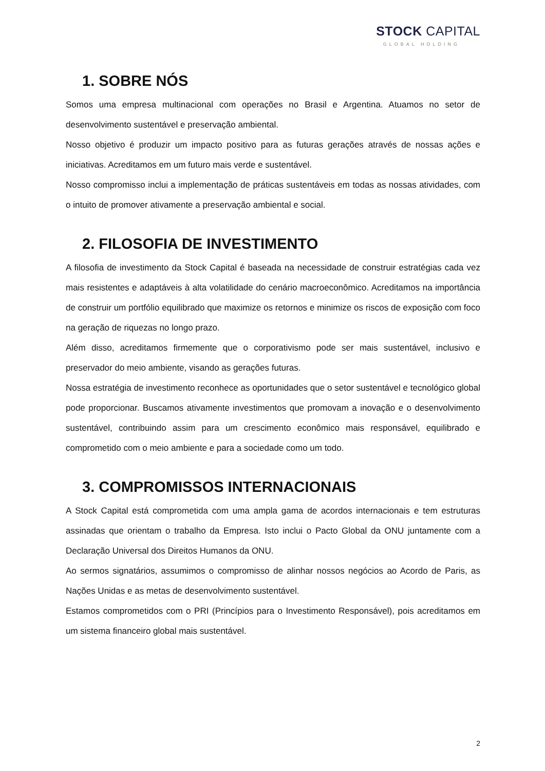STOCK CAPITAL
GLOBAL HOLDING
1. SOBRE NÓS
Somos uma empresa multinacional com operações no Brasil e Argentina. Atuamos no setor de desenvolvimento sustentável e preservação ambiental.
Nosso objetivo é produzir um impacto positivo para as futuras gerações através de nossas ações e iniciativas. Acreditamos em um futuro mais verde e sustentável.
Nosso compromisso inclui a implementação de práticas sustentáveis em todas as nossas atividades, com o intuito de promover ativamente a preservação ambiental e social.
2. FILOSOFIA DE INVESTIMENTO
A filosofia de investimento da Stock Capital é baseada na necessidade de construir estratégias cada vez mais resistentes e adaptáveis à alta volatilidade do cenário macroeconômico. Acreditamos na importância de construir um portfólio equilibrado que maximize os retornos e minimize os riscos de exposição com foco na geração de riquezas no longo prazo.
Além disso, acreditamos firmemente que o corporativismo pode ser mais sustentável, inclusivo e preservador do meio ambiente, visando as gerações futuras.
Nossa estratégia de investimento reconhece as oportunidades que o setor sustentável e tecnológico global pode proporcionar. Buscamos ativamente investimentos que promovam a inovação e o desenvolvimento sustentável, contribuindo assim para um crescimento econômico mais responsável, equilibrado e comprometido com o meio ambiente e para a sociedade como um todo.
3. COMPROMISSOS INTERNACIONAIS
A Stock Capital está comprometida com uma ampla gama de acordos internacionais e tem estruturas assinadas que orientam o trabalho da Empresa. Isto inclui o Pacto Global da ONU juntamente com a Declaração Universal dos Direitos Humanos da ONU.
Ao sermos signatários, assumimos o compromisso de alinhar nossos negócios ao Acordo de Paris, as Nações Unidas e as metas de desenvolvimento sustentável.
Estamos comprometidos com o PRI (Princípios para o Investimento Responsável), pois acreditamos em um sistema financeiro global mais sustentável.
2